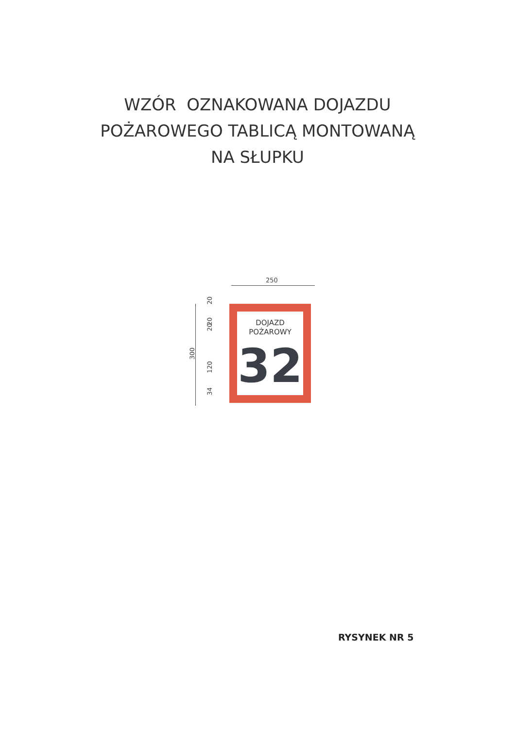WZÓR OZNAKOWANA DOJAZDU
POŻAROWEGO TABLICĄ MONTOWANĄ
NA SŁUPKU
250
300
20
20
20
120
34
DOJAZD
POŻAROWY
32
RYSYNEK NR 5